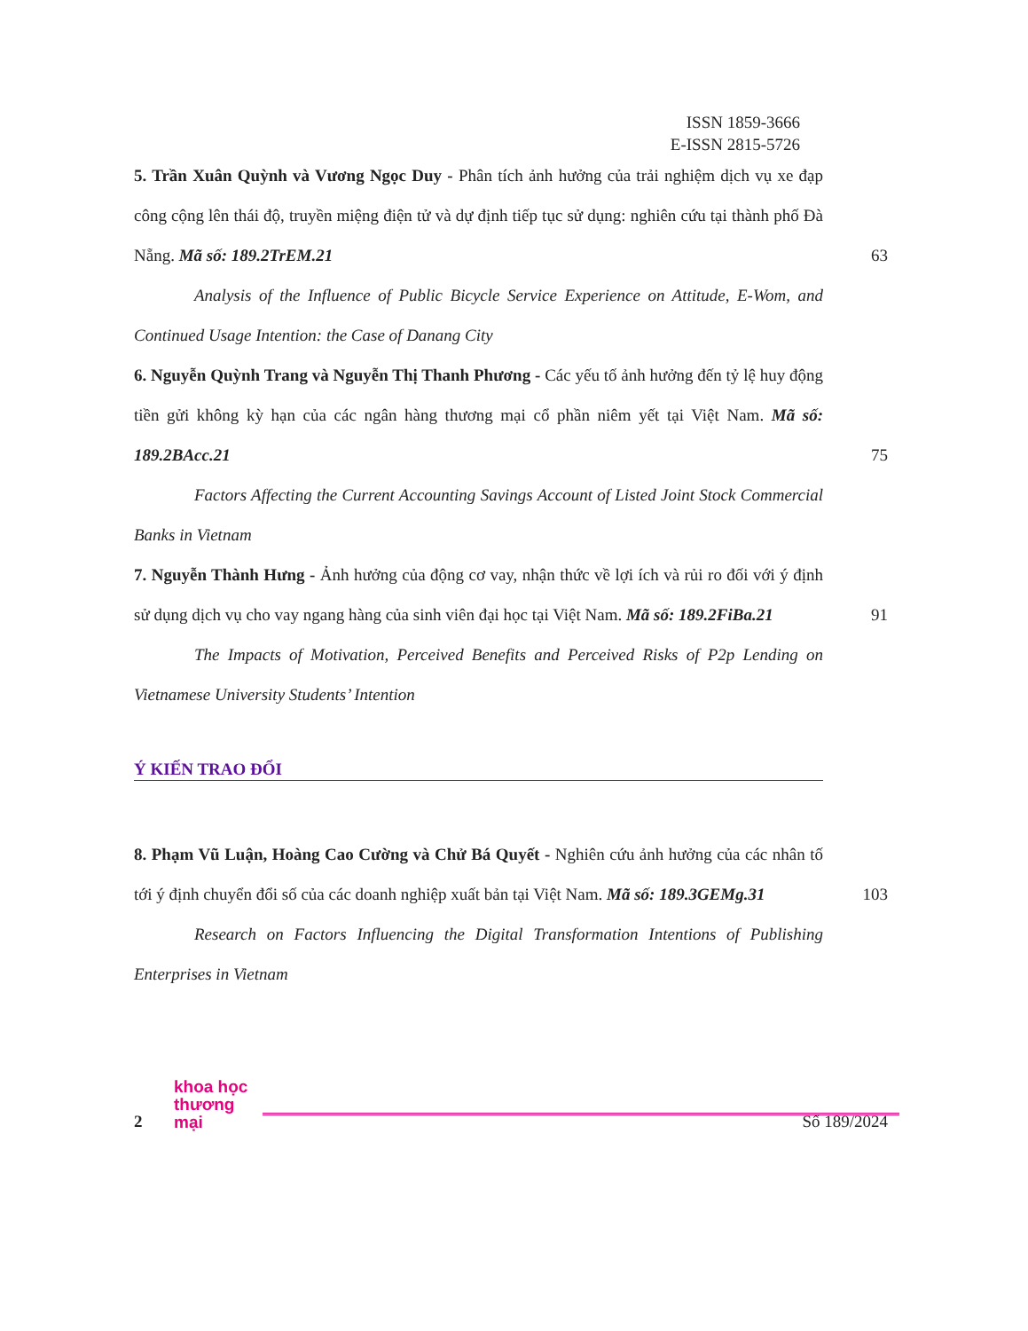ISSN 1859-3666
E-ISSN 2815-5726
5. Trần Xuân Quỳnh và Vương Ngọc Duy - Phân tích ảnh hưởng của trải nghiệm dịch vụ xe đạp công cộng lên thái độ, truyền miệng điện tử và dự định tiếp tục sử dụng: nghiên cứu tại thành phố Đà Nẵng. Mã số: 189.2TrEM.21
63
Analysis of the Influence of Public Bicycle Service Experience on Attitude, E-Wom, and Continued Usage Intention: the Case of Danang City
6. Nguyễn Quỳnh Trang và Nguyễn Thị Thanh Phương - Các yếu tố ảnh hưởng đến tỷ lệ huy động tiền gửi không kỳ hạn của các ngân hàng thương mại cổ phần niêm yết tại Việt Nam. Mã số: 189.2BAcc.21
75
Factors Affecting the Current Accounting Savings Account of Listed Joint Stock Commercial Banks in Vietnam
7. Nguyễn Thành Hưng - Ảnh hưởng của động cơ vay, nhận thức về lợi ích và rủi ro đối với ý định sử dụng dịch vụ cho vay ngang hàng của sinh viên đại học tại Việt Nam. Mã số: 189.2FiBa.21
91
The Impacts of Motivation, Perceived Benefits and Perceived Risks of P2p Lending on Vietnamese University Students’ Intention
Ý KIẾN TRAO ĐỔI
8. Phạm Vũ Luận, Hoàng Cao Cường và Chử Bá Quyết - Nghiên cứu ảnh hưởng của các nhân tố tới ý định chuyển đổi số của các doanh nghiệp xuất bản tại Việt Nam. Mã số: 189.3GEMg.31
103
Research on Factors Influencing the Digital Transformation Intentions of Publishing Enterprises in Vietnam
2 khoa học
thương mại Số 189/2024